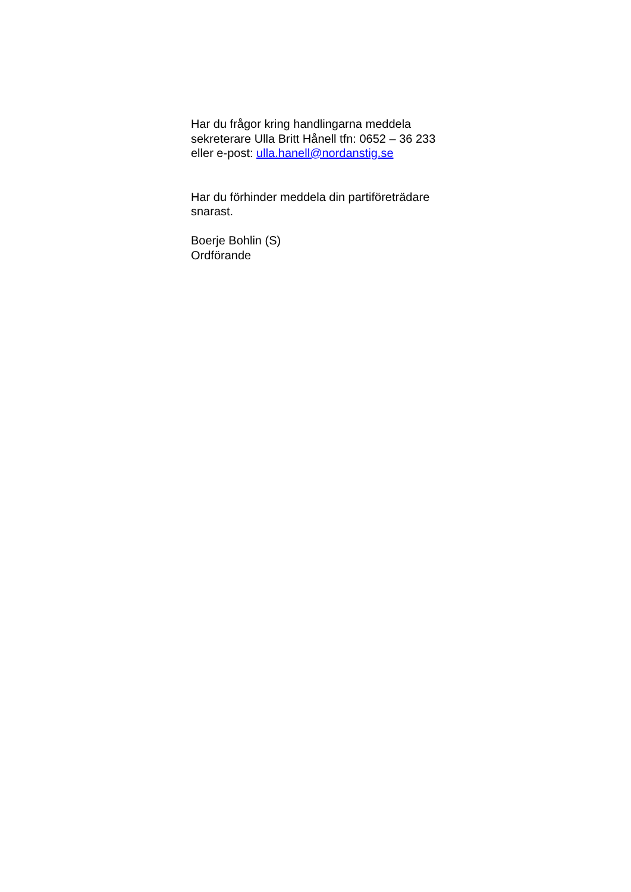Har du frågor kring handlingarna meddela
sekreterare Ulla Britt Hånell tfn: 0652 – 36 233
eller e-post: ulla.hanell@nordanstig.se
Har du förhinder meddela din partiföreträdare
snarast.
Boerje Bohlin (S)
Ordförande